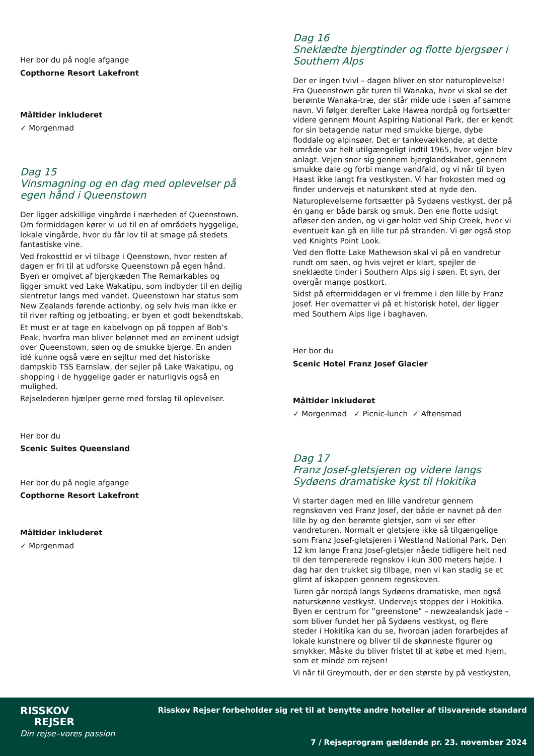Her bor du på nogle afgange
Copthorne Resort Lakefront
Måltider inkluderet
✓ Morgenmad
Dag 15
Vinsmagning og en dag med oplevelser på egen hånd i Queenstown
Der ligger adskillige vingårde i nærheden af Queenstown. Om formiddagen kører vi ud til en af områdets hyggelige, lokale vingårde, hvor du får lov til at smage på stedets fantastiske vine.
Ved frokosttid er vi tilbage i Qeenstown, hvor resten af dagen er fri til at udforske Queenstown på egen hånd. Byen er omgivet af bjergkæden The Remarkables og ligger smukt ved Lake Wakatipu, som indbyder til en dejlig slentretur langs med vandet. Queenstown har status som New Zealands førende actionby, og selv hvis man ikke er til river rafting og jetboating, er byen et godt bekendtskab.
Et must er at tage en kabelvogn op på toppen af Bob’s Peak, hvorfra man bliver belønnet med en eminent udsigt over Queenstown, søen og de smukke bjerge. En anden idé kunne også være en sejltur med det historiske dampskib TSS Earnslaw, der sejler på Lake Wakatipu, og shopping i de hyggelige gader er naturligvis også en mulighed.
Rejselederen hjælper gerne med forslag til oplevelser.
Her bor du
Scenic Suites Queensland
Her bor du på nogle afgange
Copthorne Resort Lakefront
Måltider inkluderet
✓ Morgenmad
Dag 16
Sneklædte bjergtinder og flotte bjergsøer i Southern Alps
Der er ingen tvivl – dagen bliver en stor naturoplevelse! Fra Queenstown går turen til Wanaka, hvor vi skal se det berømte Wanaka-træ, der står mide ude i søen af samme navn. Vi følger derefter Lake Hawea nordpå og fortsætter videre gennem Mount Aspiring National Park, der er kendt for sin betagende natur med smukke bjerge, dybe floddale og alpinsøer. Det er tankevækkende, at dette område var helt utilgængeligt indtil 1965, hvor vejen blev anlagt. Vejen snor sig gennem bjerglandskabet, gennem smukke dale og forbi mange vandfald, og vi når til byen Haast ikke langt fra vestkysten. Vi har frokosten med og finder undervejs et naturskønt sted at nyde den.
Naturoplevelserne fortsætter på Sydøens vestkyst, der på én gang er både barsk og smuk. Den ene flotte udsigt afløser den anden, og vi gør holdt ved Ship Creek, hvor vi eventuelt kan gå en lille tur på stranden. Vi gør også stop ved Knights Point Look.
Ved den flotte Lake Mathewson skal vi på en vandretur rundt om søen, og hvis vejret er klart, spejler de sneklædte tinder i Southern Alps sig i søen. Et syn, der overgår mange postkort.
Sidst på eftermiddagen er vi fremme i den lille by Franz Josef. Her overnatter vi på et historisk hotel, der ligger med Southern Alps lige i baghaven.
Her bor du
Scenic Hotel Franz Josef Glacier
Måltider inkluderet
✓ Morgenmad ✓ Picnic-lunch ✓ Aftensmad
Dag 17
Franz Josef-gletsjeren og videre langs Sydøens dramatiske kyst til Hokitika
Vi starter dagen med en lille vandretur gennem regnskoven ved Franz Josef, der både er navnet på den lille by og den berømte gletsjer, som vi ser efter vandreturen. Normalt er gletsjere ikke så tilgængelige som Franz Josef-gletsjeren i Westland National Park. Den 12 km lange Franz Josef-gletsjer nåede tidligere helt ned til den tempererede regnskov i kun 300 meters højde. I dag har den trukket sig tilbage, men vi kan stadig se et glimt af iskappen gennem regnskoven.
Turen går nordpå langs Sydøens dramatiske, men også naturskønne vestkyst. Undervejs stoppes der i Hokitika. Byen er centrum for ”greenstone” – newzealandsk jade – som bliver fundet her på Sydøens vestkyst, og flere steder i Hokitika kan du se, hvordan jaden forarbejdes af lokale kunstnere og bliver til de skønneste figurer og smykker. Måske du bliver fristet til at købe et med hjem, som et minde om rejsen!
Vi når til Greymouth, der er den største by på vestkysten,
RISSKOV
REJSER
Din rejse–vores passion
Risskov Rejser forbeholder sig ret til at benytte andre hoteller af tilsvarende standard
7 / Rejseprogram gældende pr. 23. november 2024